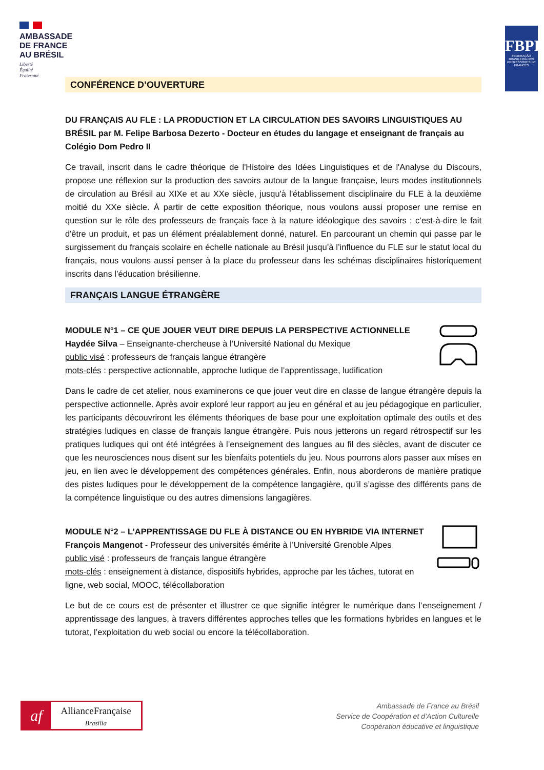AMBASSADE
DE FRANCE
AU BRÉSIL
Liberté
Égalité
Fraternité
FBPF
FEDERAÇÃO BRASILEIRA DOS PROFESSORES DE FRANCÊS
CONFÉRENCE D’OUVERTURE
DU FRANÇAIS AU FLE : LA PRODUCTION ET LA CIRCULATION DES SAVOIRS LINGUISTIQUES AU BRÉSIL par M. Felipe Barbosa Dezerto - Docteur en études du langage et enseignant de français au Colégio Dom Pedro II
Ce travail, inscrit dans le cadre théorique de l'Histoire des Idées Linguistiques et de l'Analyse du Discours, propose une réflexion sur la production des savoirs autour de la langue française, leurs modes institutionnels de circulation au Brésil au XIXe et au XXe siècle, jusqu'à l'établissement disciplinaire du FLE à la deuxième moitié du XXe siècle. À partir de cette exposition théorique, nous voulons aussi proposer une remise en question sur le rôle des professeurs de français face à la nature idéologique des savoirs ; c’est-à-dire le fait d'être un produit, et pas un élément préalablement donné, naturel. En parcourant un chemin qui passe par le surgissement du français scolaire en échelle nationale au Brésil jusqu’à l’influence du FLE sur le statut local du français, nous voulons aussi penser à la place du professeur dans les schémas disciplinaires historiquement inscrits dans l’éducation brésilienne.
FRANÇAIS LANGUE ÉTRANGÈRE
MODULE N°1 – CE QUE JOUER VEUT DIRE DEPUIS LA PERSPECTIVE ACTIONNELLE
Haydée Silva – Enseignante-chercheuse à l’Université National du Mexique
public visé : professeurs de français langue étrangère
mots-clés : perspective actionnable, approche ludique de l’apprentissage, ludification
Dans le cadre de cet atelier, nous examinerons ce que jouer veut dire en classe de langue étrangère depuis la perspective actionnelle. Après avoir exploré leur rapport au jeu en général et au jeu pédagogique en particulier, les participants découvriront les éléments théoriques de base pour une exploitation optimale des outils et des stratégies ludiques en classe de français langue étrangère. Puis nous jetterons un regard rétrospectif sur les pratiques ludiques qui ont été intégrées à l’enseignement des langues au fil des siècles, avant de discuter ce que les neurosciences nous disent sur les bienfaits potentiels du jeu. Nous pourrons alors passer aux mises en jeu, en lien avec le développement des compétences générales. Enfin, nous aborderons de manière pratique des pistes ludiques pour le développement de la compétence langagière, qu’il s’agisse des différents pans de la compétence linguistique ou des autres dimensions langagières.
MODULE N°2 – L’APPRENTISSAGE DU FLE À DISTANCE OU EN HYBRIDE VIA INTERNET
François Mangenot - Professeur des universités émérite à l’Université Grenoble Alpes
public visé : professeurs de français langue étrangère
mots-clés : enseignement à distance, dispositifs hybrides, approche par les tâches, tutorat en ligne, web social, MOOC, télécollaboration
Le but de ce cours est de présenter et illustrer ce que signifie intégrer le numérique dans l’enseignement / apprentissage des langues, à travers différentes approches telles que les formations hybrides en langues et le tutorat, l’exploitation du web social ou encore la télécollaboration.
af
AllianceFrançaise
Brasilia
Ambassade de France au Brésil
Service de Coopération et d’Action Culturelle
Coopération éducative et linguistique